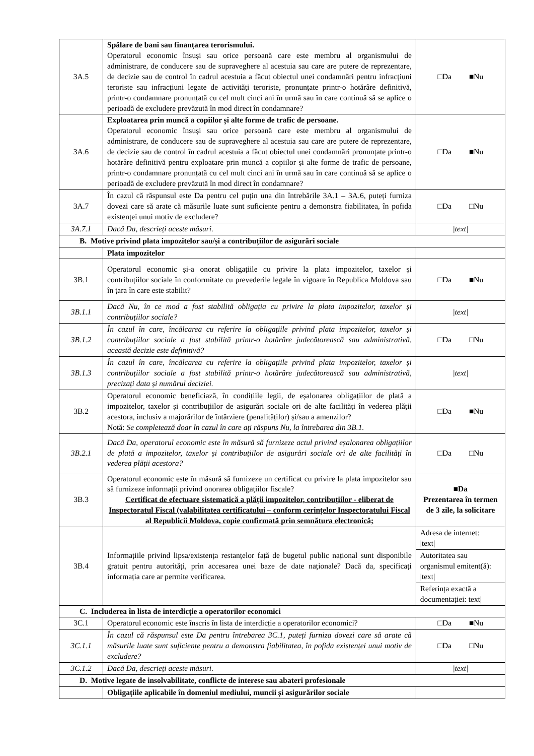| 3A.5 | Spălare de bani sau finanțarea terorismului. Operatorul economic însuși sau orice persoană care este membru al organismului de administrare, de conducere sau de supraveghere al acestuia sau care are putere de reprezentare, de decizie sau de control în cadrul acestuia a făcut obiectul unei condamnări pentru infracțiuni teroriste sau infracțiuni legate de activități teroriste, pronunțate printr-o hotărâre definitivă, printr-o condamnare pronunțată cu cel mult cinci ani în urmă sau în care continuă să se aplice o perioadă de excludere prevăzută în mod direct în condamnare? | □Da ■Nu |
| 3A.6 | Exploatarea prin muncă a copiilor și alte forme de trafic de persoane. Operatorul economic însuși sau orice persoană care este membru al organismului de administrare, de conducere sau de supraveghere al acestuia sau care are putere de reprezentare, de decizie sau de control în cadrul acestuia a făcut obiectul unei condamnări pronunțate printr-o hotărâre definitivă pentru exploatare prin muncă a copiilor și alte forme de trafic de persoane, printr-o condamnare pronunțată cu cel mult cinci ani în urmă sau în care continuă să se aplice o perioadă de excludere prevăzută în mod direct în condamnare? | □Da ■Nu |
| 3A.7 | În cazul că răspunsul este Da pentru cel puțin una din întrebările 3A.1 – 3A.6, puteți furniza dovezi care să arate că măsurile luate sunt suficiente pentru a demonstra fiabilitatea, în pofida existenței unui motiv de excludere? | □Da □Nu |
| 3A.7.1 | Dacă Da, descrieți aceste măsuri. | /text/ |
| B. Motive privind plata impozitelor sau/și a contribuțiilor de asigurări sociale | | |
| | Plata impozitelor | |
| 3B.1 | Operatorul economic și-a onorat obligațiile cu privire la plata impozitelor, taxelor și contribuțiilor sociale în conformitate cu prevederile legale în vigoare în Republica Moldova sau în țara în care este stabilit? | □Da ■Nu |
| 3B.1.1 | Dacă Nu, în ce mod a fost stabilită obligația cu privire la plata impozitelor, taxelor și contribuțiilor sociale? | /text/ |
| 3B.1.2 | În cazul în care, încălcarea cu referire la obligațiile privind plata impozitelor, taxelor și contribuțiilor sociale a fost stabilită printr-o hotărâre judecătorească sau administrativă, această decizie este definitivă? | □Da □Nu |
| 3B.1.3 | În cazul în care, încălcarea cu referire la obligațiile privind plata impozitelor, taxelor și contribuțiilor sociale a fost stabilită printr-o hotărâre judecătorească sau administrativă, precizați data și numărul deciziei. | /text/ |
| 3B.2 | Operatorul economic beneficiază, în condițiile legii, de eșalonarea obligațiilor de plată a impozitelor, taxelor și contribuțiilor de asigurări sociale ori de alte facilități în vederea plății acestora, inclusiv a majorărilor de întârziere (penalităților) și/sau a amenzilor? Notă: Se completează doar în cazul în care ați răspuns Nu, la întrebarea din 3B.1. | □Da ■Nu |
| 3B.2.1 | Dacă Da, operatorul economic este în măsură să furnizeze actul privind eșalonarea obligațiilor de plată a impozitelor, taxelor și contribuțiilor de asigurări sociale ori de alte facilități în vederea plății acestora? | □Da □Nu |
| 3B.3 | Operatorul economic este în măsură să furnizeze un certificat cu privire la plata impozitelor sau să furnizeze informații privind onorarea obligațiilor fiscale? Certificat de efectuare sistematică a plății impozitelor, contribuțiilor - eliberat de Inspectoratul Fiscal (valabilitatea certificatului – conform cerințelor Inspectoratului Fiscal al Republicii Moldova, copie confirmată prin semnătura electronică; | ■Da Prezentarea în termen de 3 zile, la solicitare |
| 3B.4 | Informațiile privind lipsa/existența restanțelor față de bugetul public național sunt disponibile gratuit pentru autorități, prin accesarea unei baze de date naționale? Dacă da, specificați informația care ar permite verificarea. | / Adresa de internet: /text/ / / Autoritatea sau organismul emitent(ă): /text/ / / Referința exactă a documentației: text/ / |
| C. Includerea în lista de interdicție a operatorilor economici | | |
| 3C.1 | Operatorul economic este înscris în lista de interdicție a operatorilor economici? | □Da ■Nu |
| 3C.1.1 | În cazul că răspunsul este Da pentru întrebarea 3C.1, puteți furniza dovezi care să arate că măsurile luate sunt suficiente pentru a demonstra fiabilitatea, în pofida existenței unui motiv de excludere? | □Da □Nu |
| 3C.1.2 | Dacă Da, descrieți aceste măsuri. | /text/ |
| D. Motive legate de insolvabilitate, conflicte de interese sau abateri profesionale | | |
| | Obligațiile aplicabile în domeniul mediului, muncii și asigurărilor sociale | |